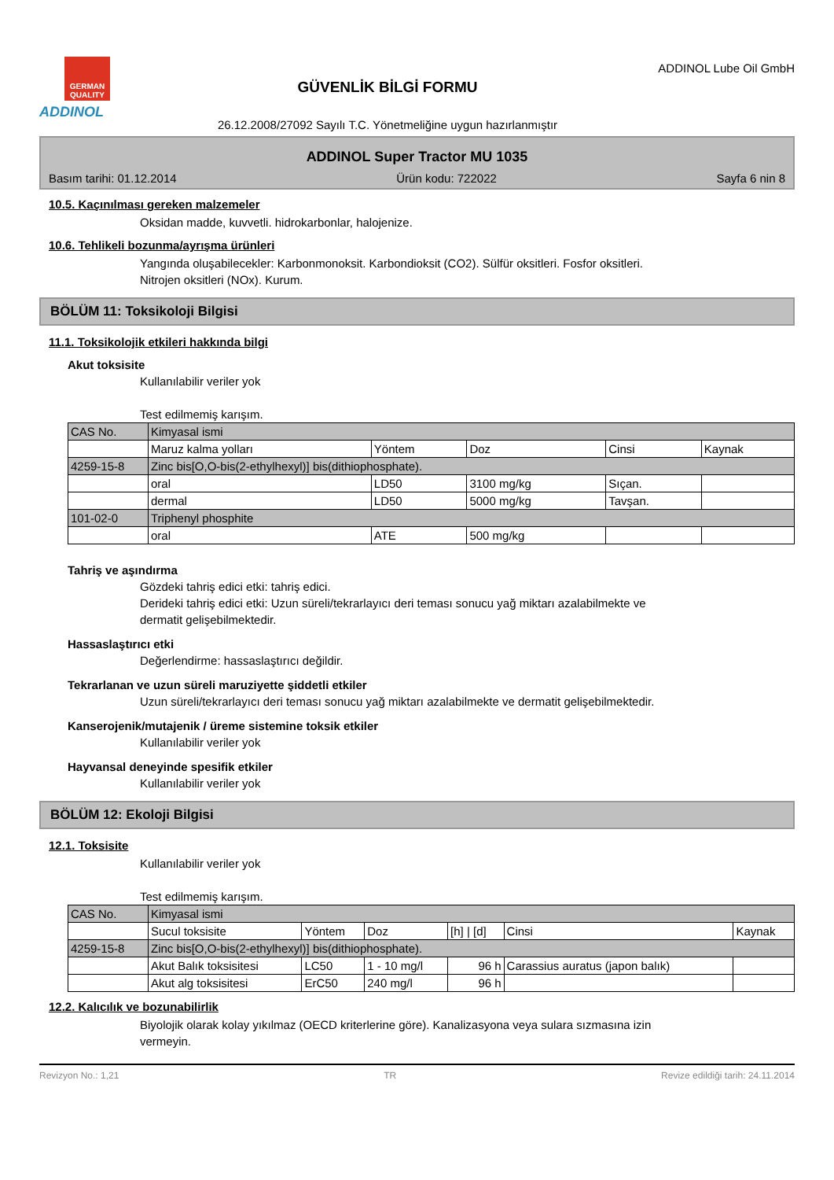GERMAN QUALITY
ADDINOL
GÜVENLİK BİLGİ FORMU
26.12.2008/27092 Sayılı T.C. Yönetmeliğine uygun hazırlanmıştır
ADDINOL Lube Oil GmbH
ADDINOL Super Tractor MU 1035
Basım tarihi: 01.12.2014 Ürün kodu: 722022 Sayfa 6 nin 8
10.5. Kaçınılması gereken malzemeler
Oksidan madde, kuvvetli. hidrokarbonlar, halojenize.
10.6. Tehlikeli bozunma/ayrışma ürünleri
Yangında oluşabilecekler: Karbonmonoksit. Karbondioksit (CO2). Sülfür oksitleri. Fosfor oksitleri.
Nitrojen oksitleri (NOx). Kurum.
BÖLÜM 11: Toksikoloji Bilgisi
11.1. Toksikolojik etkileri hakkında bilgi
Akut toksisite
Kullanılabilir veriler yok
Test edilmemiş karışım.
| CAS No. | Kimyasal ismi | | | | |
| | Maruz kalma yolları | Yöntem | Doz | Cinsi | Kaynak |
| 4259-15-8 | Zinc bis[O,O-bis(2-ethylhexyl)] bis(dithiophosphate). | | | | |
| | oral | LD50 | 3100 mg/kg | Sıçan. | |
| | dermal | LD50 | 5000 mg/kg | Tavşan. | |
| 101-02-0 | Triphenyl phosphite | | | | |
| | oral | ATE | 500 mg/kg | | |
Tahriş ve aşındırma
Gözdeki tahriş edici etki: tahriş edici.
Derideki tahriş edici etki: Uzun süreli/tekrarlayıcı deri teması sonucu yağ miktarı azalabilmekte ve
dermatit gelişebilmektedir.
Hassaslaştırıcı etki
Değerlendirme: hassaslaştırıcı değildir.
Tekrarlanan ve uzun süreli maruziyette şiddetli etkiler
Uzun süreli/tekrarlayıcı deri teması sonucu yağ miktarı azalabilmekte ve dermatit gelişebilmektedir.
Kanserojenik/mutajenik / üreme sistemine toksik etkiler
Kullanılabilir veriler yok
Hayvansal deneyinde spesifik etkiler
Kullanılabilir veriler yok
BÖLÜM 12: Ekoloji Bilgisi
12.1. Toksisite
Kullanılabilir veriler yok
Test edilmemiş karışım.
| CAS No. | Kimyasal ismi | | | | | |
| | Sucul toksisite | Yöntem | Doz | [h] / [d] | Cinsi | Kaynak |
| 4259-15-8 | Zinc bis[O,O-bis(2-ethylhexyl)] bis(dithiophosphate). | | | | | |
| | Akut Balık toksisitesi | LC50 | 1 - 10 mg/l | 96 h | Carassius auratus (japon balık) | |
| | Akut alg toksisitesi | ErC50 | 240 mg/l | 96 h | | |
12.2. Kalıcılık ve bozunabilirlik
Biyolojik olarak kolay yıkılmaz (OECD kriterlerine göre). Kanalizasyona veya sulara sızmasına izin
vermeyin.
Revizyon No.: 1,21 TR Revize edildiği tarih: 24.11.2014